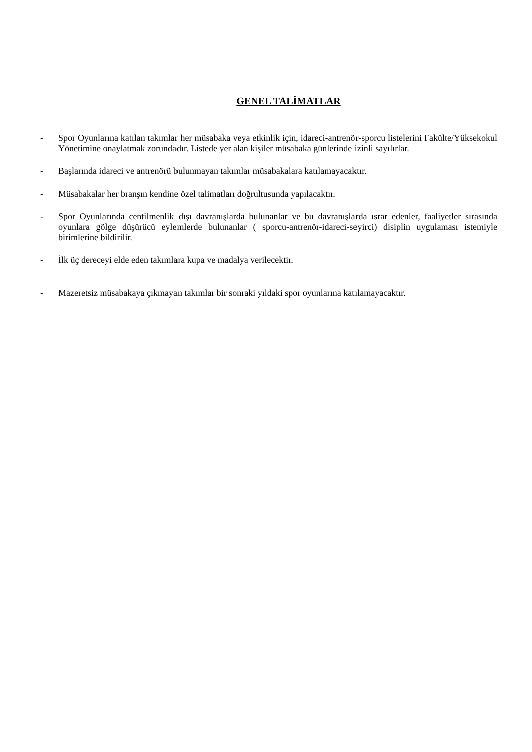GENEL TALİMATLAR
- Spor Oyunlarına katılan takımlar her müsabaka veya etkinlik için, idareci-antrenör-sporcu listelerini Fakülte/Yüksekokul Yönetimine onaylatmak zorundadır. Listede yer alan kişiler müsabaka günlerinde izinli sayılırlar.
- Başlarında idareci ve antrenörü bulunmayan takımlar müsabakalara katılamayacaktır.
- Müsabakalar her branşın kendine özel talimatları doğrultusunda yapılacaktır.
- Spor Oyunlarında centilmenlik dışı davranışlarda bulunanlar ve bu davranışlarda ısrar edenler, faaliyetler sırasında oyunlara gölge düşürücü eylemlerde bulunanlar ( sporcu-antrenör-idareci-seyirci) disiplin uygulaması istemiyle birimlerine bildirilir.
- İlk üç dereceyi elde eden takımlara kupa ve madalya verilecektir.
- Mazeretsiz müsabakaya çıkmayan takımlar bir sonraki yıldaki spor oyunlarına katılamayacaktır.